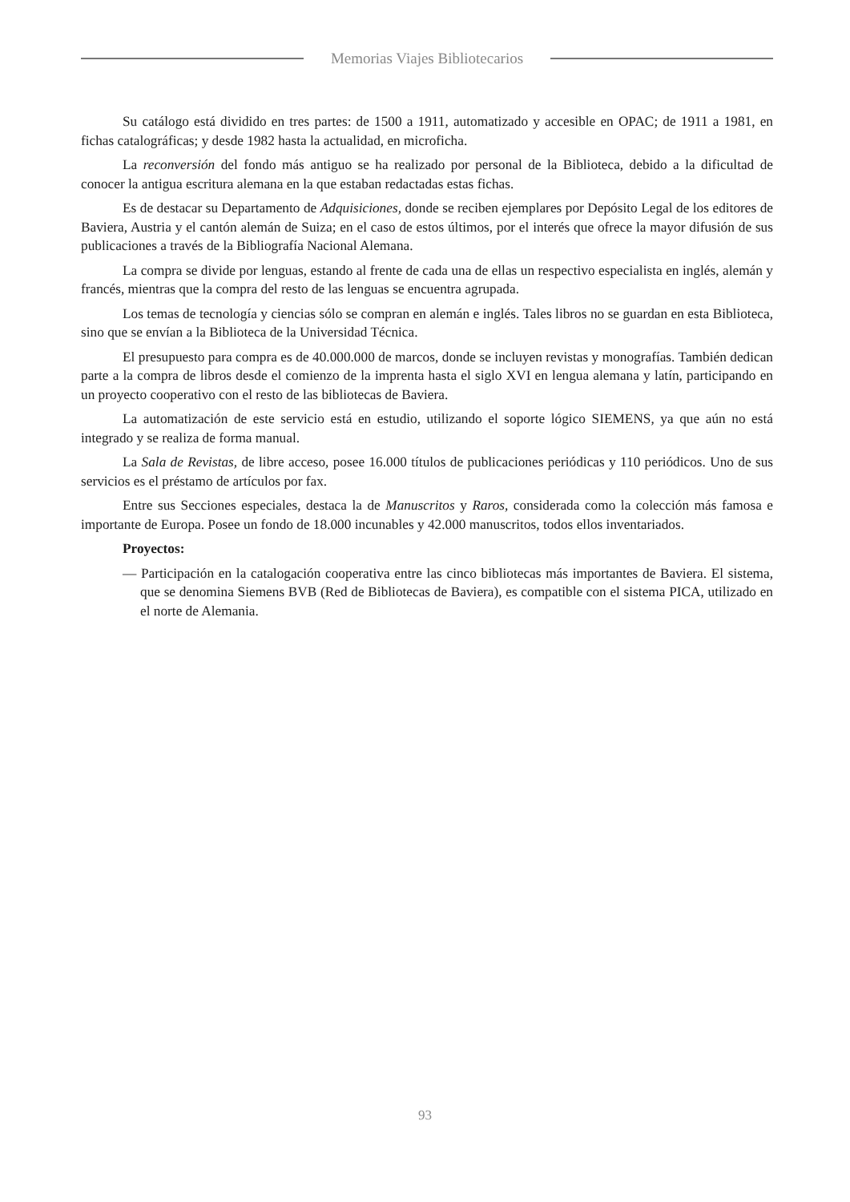Memorias Viajes Bibliotecarios
Su catálogo está dividido en tres partes: de 1500 a 1911, automatizado y accesible en OPAC; de 1911 a 1981, en fichas catalográficas; y desde 1982 hasta la actualidad, en microficha.
La reconversión del fondo más antiguo se ha realizado por personal de la Biblioteca, debido a la dificultad de conocer la antigua escritura alemana en la que estaban redactadas estas fichas.
Es de destacar su Departamento de Adquisiciones, donde se reciben ejemplares por Depósito Legal de los editores de Baviera, Austria y el cantón alemán de Suiza; en el caso de estos últimos, por el interés que ofrece la mayor difusión de sus publicaciones a través de la Bibliografía Nacional Alemana.
La compra se divide por lenguas, estando al frente de cada una de ellas un respectivo especialista en inglés, alemán y francés, mientras que la compra del resto de las lenguas se encuentra agrupada.
Los temas de tecnología y ciencias sólo se compran en alemán e inglés. Tales libros no se guardan en esta Biblioteca, sino que se envían a la Biblioteca de la Universidad Técnica.
El presupuesto para compra es de 40.000.000 de marcos, donde se incluyen revistas y monografías. También dedican parte a la compra de libros desde el comienzo de la imprenta hasta el siglo XVI en lengua alemana y latín, participando en un proyecto cooperativo con el resto de las bibliotecas de Baviera.
La automatización de este servicio está en estudio, utilizando el soporte lógico SIEMENS, ya que aún no está integrado y se realiza de forma manual.
La Sala de Revistas, de libre acceso, posee 16.000 títulos de publicaciones periódicas y 110 periódicos. Uno de sus servicios es el préstamo de artículos por fax.
Entre sus Secciones especiales, destaca la de Manuscritos y Raros, considerada como la colección más famosa e importante de Europa. Posee un fondo de 18.000 incunables y 42.000 manuscritos, todos ellos inventariados.
Proyectos:
— Participación en la catalogación cooperativa entre las cinco bibliotecas más importantes de Baviera. El sistema, que se denomina Siemens BVB (Red de Bibliotecas de Baviera), es compatible con el sistema PICA, utilizado en el norte de Alemania.
93